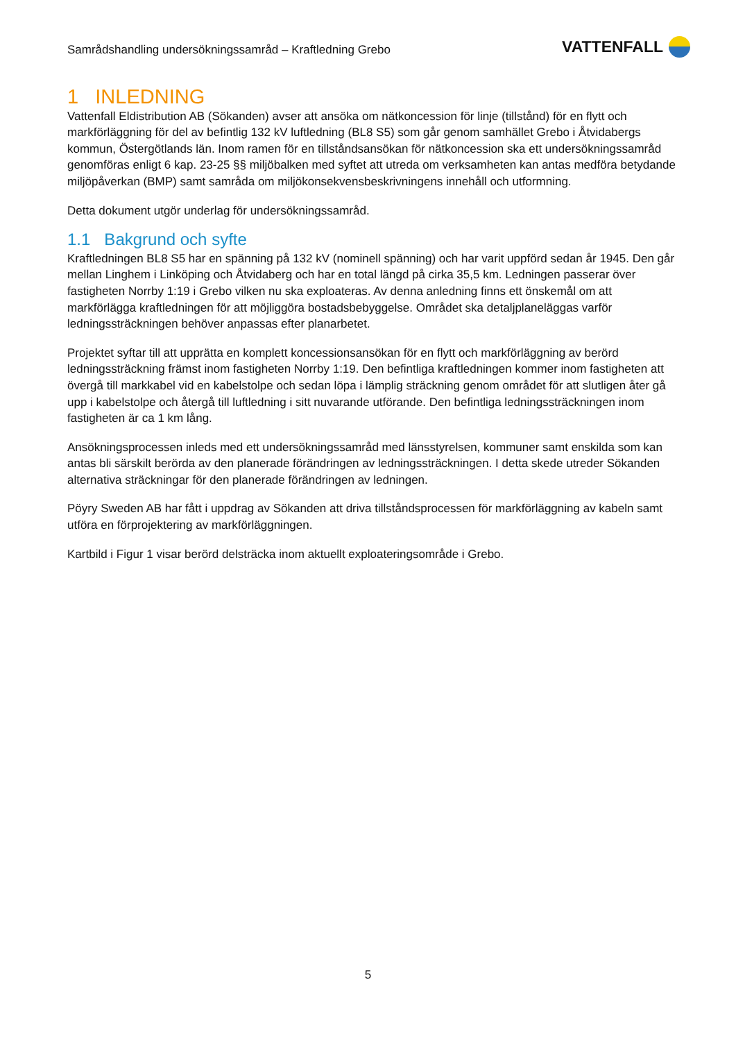Samrådshandling undersökningssamråd – Kraftledning Grebo
VATTENFALL
1 INLEDNING
Vattenfall Eldistribution AB (Sökanden) avser att ansöka om nätkoncession för linje (tillstånd) för en flytt och markförläggning för del av befintlig 132 kV luftledning (BL8 S5) som går genom samhället Grebo i Åtvidabergs kommun, Östergötlands län. Inom ramen för en tillståndsansökan för nätkoncession ska ett undersökningssamråd genomföras enligt 6 kap. 23-25 §§ miljöbalken med syftet att utreda om verksamheten kan antas medföra betydande miljöpåverkan (BMP) samt samråda om miljökonsekvensbeskrivningens innehåll och utformning.
Detta dokument utgör underlag för undersökningssamråd.
1.1 Bakgrund och syfte
Kraftledningen BL8 S5 har en spänning på 132 kV (nominell spänning) och har varit uppförd sedan år 1945. Den går mellan Linghem i Linköping och Åtvidaberg och har en total längd på cirka 35,5 km. Ledningen passerar över fastigheten Norrby 1:19 i Grebo vilken nu ska exploateras. Av denna anledning finns ett önskemål om att markförlägga kraftledningen för att möjliggöra bostadsbebyggelse. Området ska detaljplaneläggas varför ledningssträckningen behöver anpassas efter planarbetet.
Projektet syftar till att upprätta en komplett koncessionsansökan för en flytt och markförläggning av berörd ledningssträckning främst inom fastigheten Norrby 1:19. Den befintliga kraftledningen kommer inom fastigheten att övergå till markkabel vid en kabelstolpe och sedan löpa i lämplig sträckning genom området för att slutligen åter gå upp i kabelstolpe och återgå till luftledning i sitt nuvarande utförande. Den befintliga ledningssträckningen inom fastigheten är ca 1 km lång.
Ansökningsprocessen inleds med ett undersökningssamråd med länsstyrelsen, kommuner samt enskilda som kan antas bli särskilt berörda av den planerade förändringen av ledningssträckningen. I detta skede utreder Sökanden alternativa sträckningar för den planerade förändringen av ledningen.
Pöyry Sweden AB har fått i uppdrag av Sökanden att driva tillståndsprocessen för markförläggning av kabeln samt utföra en förprojektering av markförläggningen.
Kartbild i Figur 1 visar berörd delsträcka inom aktuellt exploateringsområde i Grebo.
5